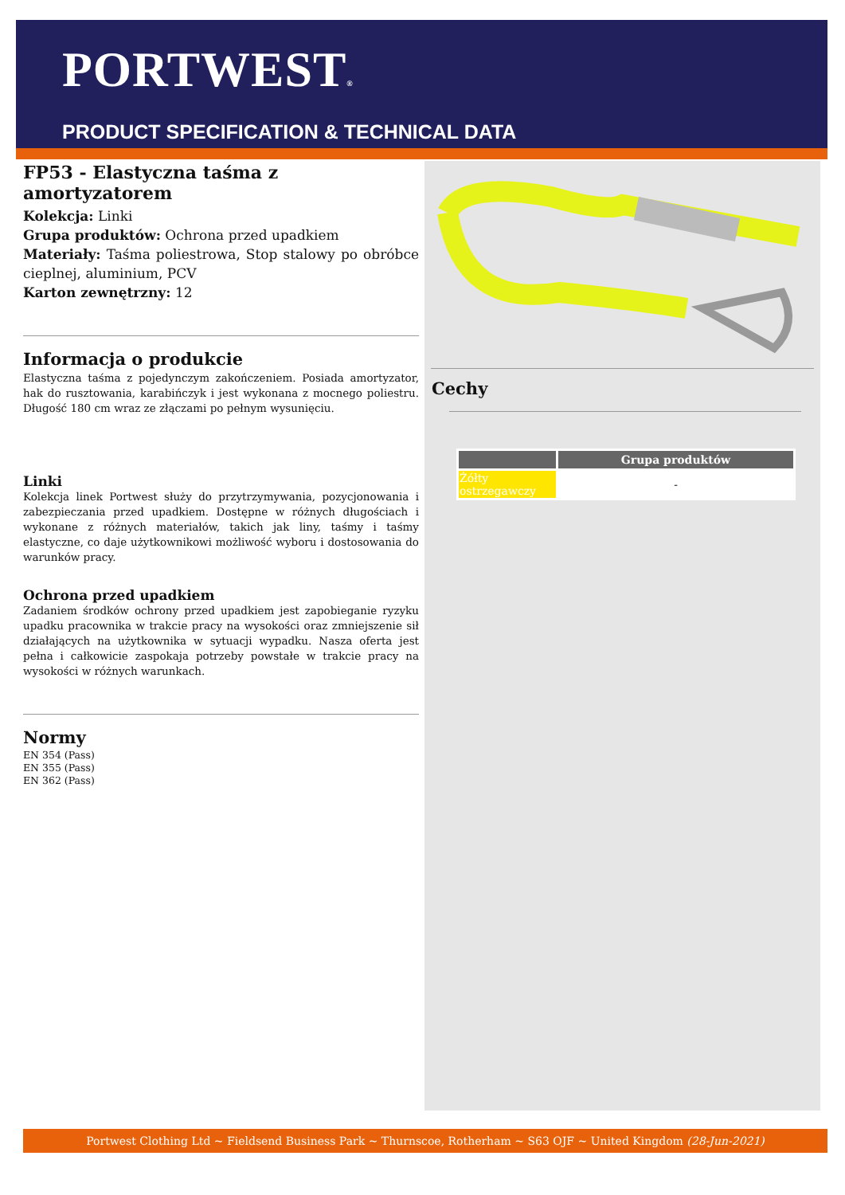PORTWEST®
PRODUCT SPECIFICATION & TECHNICAL DATA
FP53 - Elastyczna taśma z amortyzatorem
Kolekcja: Linki
Grupa produktów: Ochrona przed upadkiem
Materiały: Taśma poliestrowa, Stop stalowy po obróbce cieplnej, aluminium, PCV
Karton zewnętrzny: 12
Informacja o produkcie
Elastyczna taśma z pojedynczym zakończeniem. Posiada amortyzator, hak do rusztowania, karabińczyk i jest wykonana z mocnego poliestru. Długość 180 cm wraz ze złączami po pełnym wysunięciu.
Linki
Kolekcja linek Portwest służy do przytrzymywania, pozycjonowania i zabezpieczania przed upadkiem. Dostępne w różnych długościach i wykonane z różnych materiałów, takich jak liny, taśmy i taśmy elastyczne, co daje użytkownikowi możliwość wyboru i dostosowania do warunków pracy.
Ochrona przed upadkiem
Zadaniem środków ochrony przed upadkiem jest zapobieganie ryzyku upadku pracownika w trakcie pracy na wysokości oraz zmniejszenie sił działających na użytkownika w sytuacji wypadku. Nasza oferta jest pełna i całkowicie zaspokaja potrzeby powstałe w trakcie pracy na wysokości w różnych warunkach.
Normy
EN 354 (Pass)
EN 355 (Pass)
EN 362 (Pass)
Cechy
| | Grupa produktów |
| --- | --- |
| Żółty ostrzegawczy | - |
Portwest Clothing Ltd ~ Fieldsend Business Park ~ Thurnscoe, Rotherham ~ S63 OJF ~ United Kingdom (28-Jun-2021)